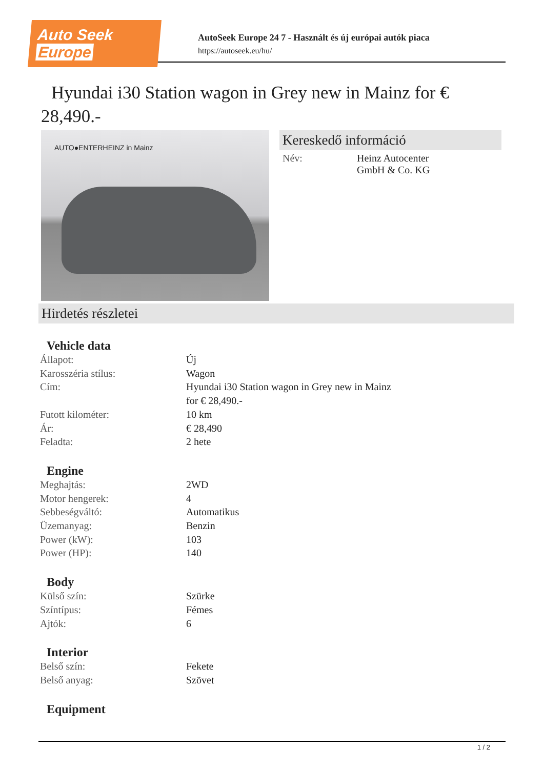Auto Seek Europe
AutoSeek Europe 24 7 - Használt és új európai autók piaca
https://autoseek.eu/hu/
Hyundai i30 Station wagon in Grey new in Mainz for € 28,490.-
AUTO●ENTERHEINZ in Mainz
Kereskedő információ
| Név: | Heinz Autocenter GmbH & Co. KG |
Hirdetés részletei
Vehicle data
| Állapot: | Új |
| Karosszéria stílus: | Wagon |
| Cím: | Hyundai i30 Station wagon in Grey new in Mainz for € 28,490.- |
| Futott kilométer: | 10 km |
| Ár: | € 28,490 |
| Feladta: | 2 hete |
Engine
| Meghajtás: | 2WD |
| Motor hengerek: | 4 |
| Sebbeségváltó: | Automatikus |
| Üzemanyag: | Benzin |
| Power (kW): | 103 |
| Power (HP): | 140 |
Body
| Külső szín: | Szürke |
| Színtípus: | Fémes |
| Ajtók: | 6 |
Interior
| Belső szín: | Fekete |
| Belső anyag: | Szövet |
Equipment
1 / 2